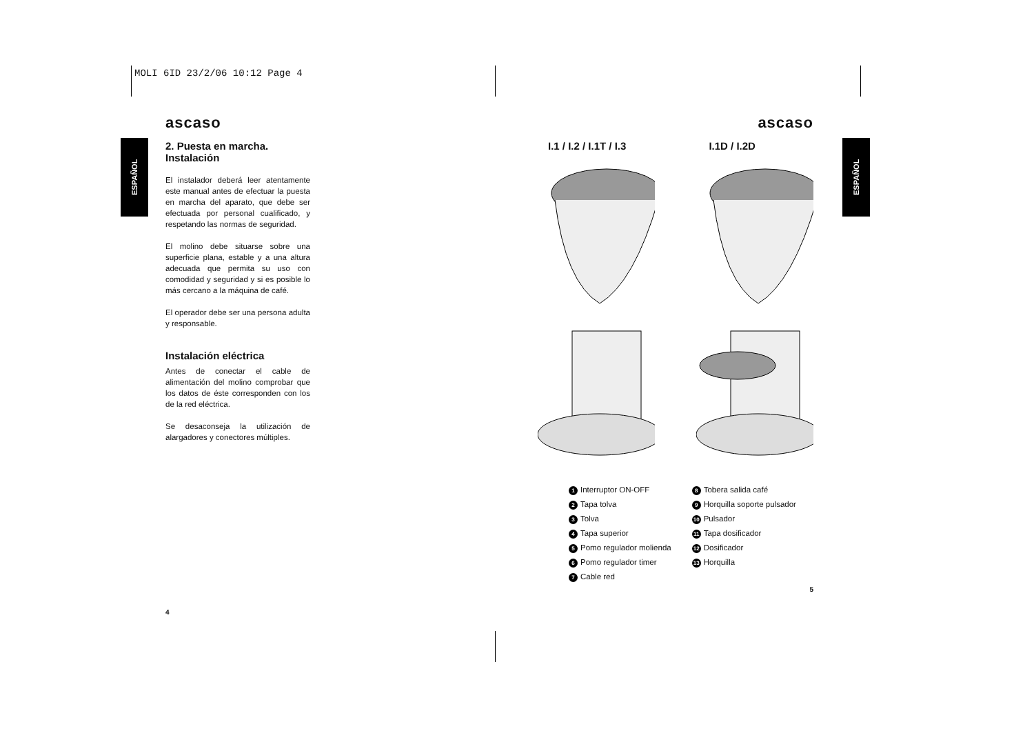MOLI 6ID 23/2/06 10:12 Page 4
ESPAÑOL
ESPAÑOL
ascaso
2. Puesta en marcha.
Instalación
El instalador deberá leer atentamente este manual antes de efectuar la puesta en marcha del aparato, que debe ser efectuada por personal cualificado, y respetando las normas de seguridad.
El molino debe situarse sobre una superficie plana, estable y a una altura adecuada que permita su uso con comodidad y seguridad y si es posible lo más cercano a la máquina de café.
El operador debe ser una persona adulta y responsable.
Instalación eléctrica
Antes de conectar el cable de alimentación del molino comprobar que los datos de éste corresponden con los de la red eléctrica.
Se desaconseja la utilización de alargadores y conectores múltiples.
4
ascaso
I.1 / I.2 / I.1T / I.3 I.1D / I.2D
1 Interruptor ON-OFF
2 Tapa tolva
3 Tolva
4 Tapa superior
5 Pomo regulador molienda
6 Pomo regulador timer
7 Cable red
8 Tobera salida café
9 Horquilla soporte pulsador
10 Pulsador
11 Tapa dosificador
12 Dosificador
13 Horquilla
5